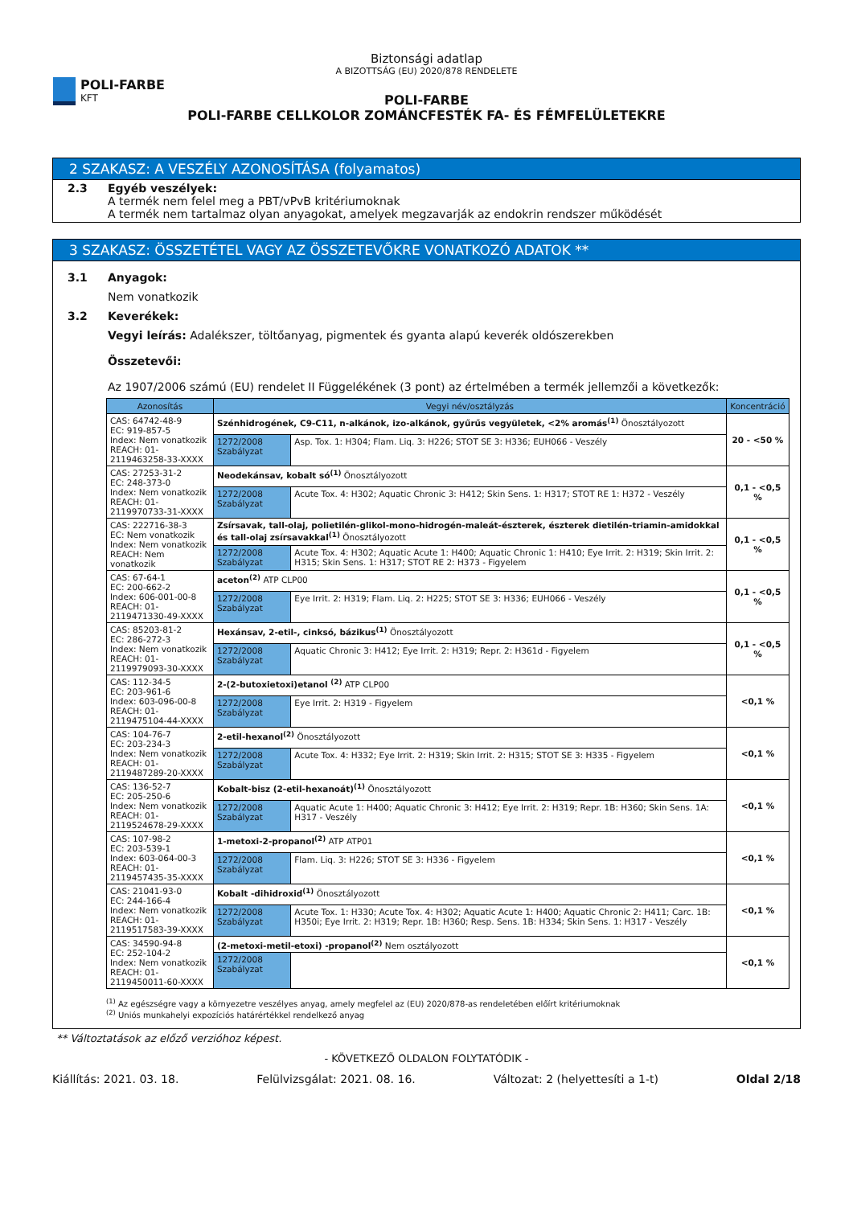POLI-FARBE
KFT
Biztonsági adatlap
A BIZOTTSÁG (EU) 2020/878 RENDELETE
POLI-FARBE
POLI-FARBE CELLKOLOR ZOMÁNCFESTÉK FA- ÉS FÉMFELÜLETEKRE
2 SZAKASZ: A VESZÉLY AZONOSÍTÁSA (folyamatos)
2.3 Egyéb veszélyek:
A termék nem felel meg a PBT/vPvB kritériumoknak
A termék nem tartalmaz olyan anyagokat, amelyek megzavarják az endokrin rendszer működését
3 SZAKASZ: ÖSSZETÉTEL VAGY AZ ÖSSZETEVŐKRE VONATKOZÓ ADATOK **
3.1 Anyagok:
Nem vonatkozik
3.2 Keverékek:
Vegyi leírás: Adalékszer, töltőanyag, pigmentek és gyanta alapú keverék oldószerekben
Összetevői:
Az 1907/2006 számú (EU) rendelet II Függelékének (3 pont) az értelmében a termék jellemzői a következők:
| Azonosítás | Vegyi név/osztályzás | | Koncentráció |
| --- | --- | --- | --- |
| CAS: 64742-48-9 EC: 919-857-5 Index: Nem vonatkozik REACH: 01-2119463258-33-XXXX | Szénhidrogének, C9-C11, n-alkánok, izo-alkánok, gyűrűs vegyületek, <2% aromás<sup>(1)</sup> Önosztályozott | | 20 - <50 % |
| | 1272/2008 Szabályzat | Asp. Tox. 1: H304; Flam. Liq. 3: H226; STOT SE 3: H336; EUH066 - Veszély | |
| CAS: 27253-31-2 EC: 248-373-0 Index: Nem vonatkozik REACH: 01-2119970733-31-XXXX | Neodekánsav, kobalt só<sup>(1)</sup> Önosztályozott | | 0,1 - <0,5 % |
| | 1272/2008 Szabályzat | Acute Tox. 4: H302; Aquatic Chronic 3: H412; Skin Sens. 1: H317; STOT RE 1: H372 - Veszély | |
| CAS: 222716-38-3 EC: Nem vonatkozik Index: Nem vonatkozik REACH: Nem vonatkozik | Zsírsavak, tall-olaj, polietilén-glikol-mono-hidrogén-maleát-észterek, észterek dietilén-triamin-amidokkal és tall-olaj zsírsavakkal<sup>(1)</sup> Önosztályozott | | 0,1 - <0,5 % |
| | 1272/2008 Szabályzat | Acute Tox. 4: H302; Aquatic Acute 1: H400; Aquatic Chronic 1: H410; Eye Irrit. 2: H319; Skin Irrit. 2: H315; Skin Sens. 1: H317; STOT RE 2: H373 - Figyelem | |
| CAS: 67-64-1 EC: 200-662-2 Index: 606-001-00-8 REACH: 01-2119471330-49-XXXX | aceton<sup>(2)</sup> ATP CLP00 | | 0,1 - <0,5 % |
| | 1272/2008 Szabályzat | Eye Irrit. 2: H319; Flam. Liq. 2: H225; STOT SE 3: H336; EUH066 - Veszély | |
| CAS: 85203-81-2 EC: 286-272-3 Index: Nem vonatkozik REACH: 01-2119979093-30-XXXX | Hexánsav, 2-etil-, cinksó, bázikus<sup>(1)</sup> Önosztályozott | | 0,1 - <0,5 % |
| | 1272/2008 Szabályzat | Aquatic Chronic 3: H412; Eye Irrit. 2: H319; Repr. 2: H361d - Figyelem | |
| CAS: 112-34-5 EC: 203-961-6 Index: 603-096-00-8 REACH: 01-2119475104-44-XXXX | 2-(2-butoxietoxi)etanol <sup>(2)</sup> ATP CLP00 | | <0,1 % |
| | 1272/2008 Szabályzat | Eye Irrit. 2: H319 - Figyelem | |
| CAS: 104-76-7 EC: 203-234-3 Index: Nem vonatkozik REACH: 01-2119487289-20-XXXX | 2-etil-hexanol<sup>(2)</sup> Önosztályozott | | <0,1 % |
| | 1272/2008 Szabályzat | Acute Tox. 4: H332; Eye Irrit. 2: H319; Skin Irrit. 2: H315; STOT SE 3: H335 - Figyelem | |
| CAS: 136-52-7 EC: 205-250-6 Index: Nem vonatkozik REACH: 01-2119524678-29-XXXX | Kobalt-bisz (2-etil-hexanoát)<sup>(1)</sup> Önosztályozott | | <0,1 % |
| | 1272/2008 Szabályzat | Aquatic Acute 1: H400; Aquatic Chronic 3: H412; Eye Irrit. 2: H319; Repr. 1B: H360; Skin Sens. 1A: H317 - Veszély | |
| CAS: 107-98-2 EC: 203-539-1 Index: 603-064-00-3 REACH: 01-2119457435-35-XXXX | 1-metoxi-2-propanol<sup>(2)</sup> ATP ATP01 | | <0,1 % |
| | 1272/2008 Szabályzat | Flam. Liq. 3: H226; STOT SE 3: H336 - Figyelem | |
| CAS: 21041-93-0 EC: 244-166-4 Index: Nem vonatkozik REACH: 01-2119517583-39-XXXX | Kobalt -dihidroxid<sup>(1)</sup> Önosztályozott | | <0,1 % |
| | 1272/2008 Szabályzat | Acute Tox. 1: H330; Acute Tox. 4: H302; Aquatic Acute 1: H400; Aquatic Chronic 2: H411; Carc. 1B: H350i; Eye Irrit. 2: H319; Repr. 1B: H360; Resp. Sens. 1B: H334; Skin Sens. 1: H317 - Veszély | |
| CAS: 34590-94-8 EC: 252-104-2 Index: Nem vonatkozik REACH: 01-2119450011-60-XXXX | (2-metoxi-metil-etoxi) -propanol<sup>(2)</sup> Nem osztályozott | | <0,1 % |
| | 1272/2008 Szabályzat | | |
<sup>(1)</sup> Az egészségre vagy a környezetre veszélyes anyag, amely megfelel az (EU) 2020/878-as rendeletében előírt kritériumoknak
<sup>(2)</sup> Uniós munkahelyi expozíciós határértékkel rendelkező anyag
** Változtatások az előző verzióhoz képest.
- KÖVETKEZŐ OLDALON FOLYTATÓDIK -
Kiállítás: 2021. 03. 18. Felülvizsgálat: 2021. 08. 16. Változat: 2 (helyettesíti a 1-t) Oldal 2/18